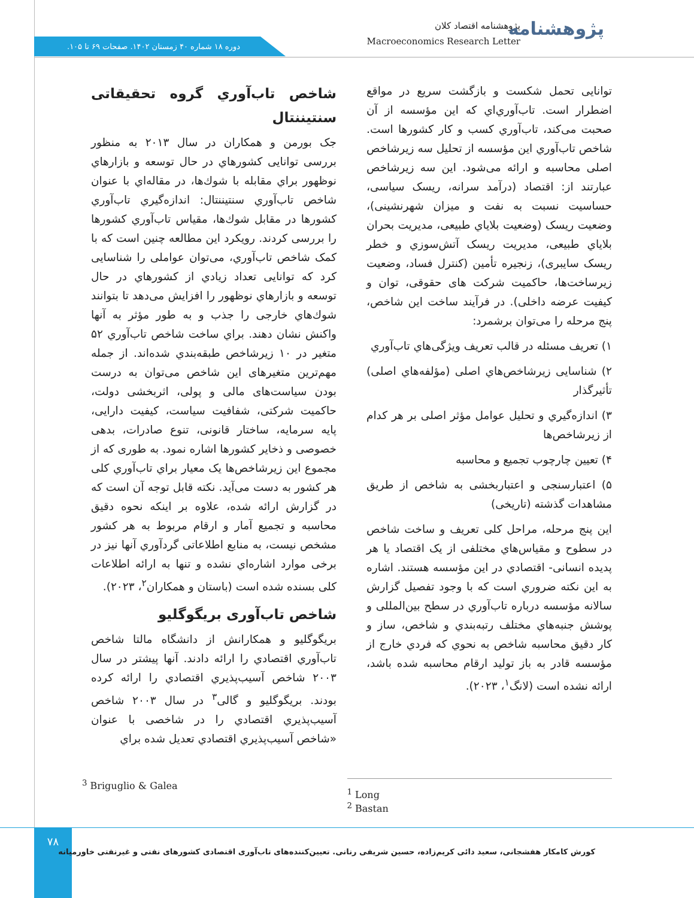دوره ۱۸ شماره ۴۰ زمستان ۱۴۰۲. صفحات ۶۹ تا ۱۰۵.
پژوهشنامه اقتصاد کلان
Macroeconomics Research Letter
پژوهشنامه
توانایی تحمل شکست و بازگشت سریع در مواقع اضطرار است. تاب‌آوري‌اي که این مؤسسه از آن صحبت می‌کند، تاب‌آوري کسب و کار کشورها است. شاخص تاب‌آوري این مؤسسه از تحلیل سه زیرشاخص اصلی محاسبه و ارائه می‌شود. این سه زیرشاخص عبارتند از: اقتصاد (درآمد سرانه، ریسک سیاسی، حساسیت نسبت به نفت و میزان شهرنشینی)، وضعیت ریسک (وضعیت بلاياي طبیعی، مدیریت بحران بلاياي طبیعی، مدیریت ریسک آتش‌سوزي و خطر ریسک سایبری)، زنجیره تأمین (کنترل فساد، وضعیت زیرساخت‌ها، حاکمیت شرکت های حقوقی، توان و کیفیت عرضه داخلی). در فرآیند ساخت این شاخص، پنج مرحله را می‌توان برشمرد:
۱) تعریف مسئله در قالب تعریف ویژگی‌هاي تاب‌آوري
۲) شناسایی زیرشاخص‌هاي اصلی (مؤلفه‌هاي اصلی) تأثیرگذار
۳) اندازه‌گیري و تحلیل عوامل مؤثر اصلی بر هر کدام از زیرشاخص‌ها
۴) تعیین چارچوب تجمیع و محاسبه
۵) اعتبارسنجی و اعتباربخشی به شاخص از طریق مشاهدات گذشته (تاریخی)
این پنج مرحله، مراحل کلی تعریف و ساخت شاخص در سطوح و مقیاس‌هاي مختلفی از یک اقتصاد یا هر پدیده انسانی- اقتصادي در این مؤسسه هستند. اشاره به این نکته ضروري است که با وجود تفصیل گزارش سالانه مؤسسه درباره تاب‌آوري در سطح بین‌المللی و پوشش جنبه‌هاي مختلف رتبه‌بندي و شاخص، ساز و کار دقیق محاسبه شاخص به نحوي که فردي خارج از مؤسسه قادر به باز تولید ارقام محاسبه شده باشد، ارائه نشده است (لانگ<sup>۱</sup>، ۲۰۲۳).
شاخص تاب‌آوري گروه تحقیقاتی سنتیننتال
جک بورمن و همکاران در سال ۲۰۱۳ به منظور بررسی توانایی کشورهاي در حال توسعه و بازارهاي نوظهور براي مقابله با شوك‌ها، در مقاله‌اي با عنوان شاخص تاب‌آوري سنتیننتال: اندازه‌گیري تاب‌آوري کشورها در مقابل شوك‌ها، مقیاس تاب‌آوري کشورها را بررسی کردند. رویکرد این مطالعه چنین است که با کمک شاخص تاب‌آوري، می‌توان عواملی را شناسایی کرد که توانایی تعداد زیادي از کشورهاي در حال توسعه و بازارهاي نوظهور را افزایش می‌دهد تا بتوانند شوك‌هاي خارجی را جذب و به طور مؤثر به آنها واکنش نشان دهند. براي ساخت شاخص تاب‌آوري ۵۲ متغیر در ۱۰ زیرشاخص طبقه‌بندي شده‌اند. از جمله مهم‌ترین متغیرهای این شاخص می‌توان به درست بودن سیاست‌های مالی و پولی، اثربخشی دولت، حاکمیت شرکتی، شفافیت سیاست، کیفیت دارایی، پایه سرمایه، ساختار قانونی، تنوع صادرات، بدهی خصوصی و ذخایر کشورها اشاره نمود. به طوری که از مجموع این زیرشاخص‌ها یک معیار براي تاب‌آوري کلی هر کشور به دست می‌آید. نکته قابل توجه آن است که در گزارش ارائه شده، علاوه بر اینکه نحوه دقیق محاسبه و تجمیع آمار و ارقام مربوط به هر کشور مشخص نیست، به منابع اطلاعاتی گردآوري آنها نیز در برخی موارد اشاره‌اي نشده و تنها به ارائه اطلاعات کلی بسنده شده است (باستان و همکاران<sup>۲</sup>، ۲۰۲۳).
شاخص تاب‌آوری بریگوگلیو
بریگوگلیو و همکارانش از دانشگاه مالتا شاخص تاب‌آوري اقتصادي را ارائه دادند. آنها پیشتر در سال ۲۰۰۳ شاخص آسیب‌پذیري اقتصادي را ارائه کرده بودند. بریگوگلیو و گالی<sup>۳</sup> در سال ۲۰۰۳ شاخص آسیب‌پذیري اقتصادي را در شاخصی با عنوان «شاخص آسیب‌پذیري اقتصادي تعدیل شده براي
<sup>3</sup> Briguglio & Galea
<sup>1</sup> Long
<sup>2</sup> Bastan
۷۸
کورش کامکار هفشجانی، سعید دائی کریم‌زاده، حسین شریفی رنانی. تعیین‌کننده‌های تاب‌آوری اقتصادی کشورهای نفتی و غیرنفتی خاورمیانه